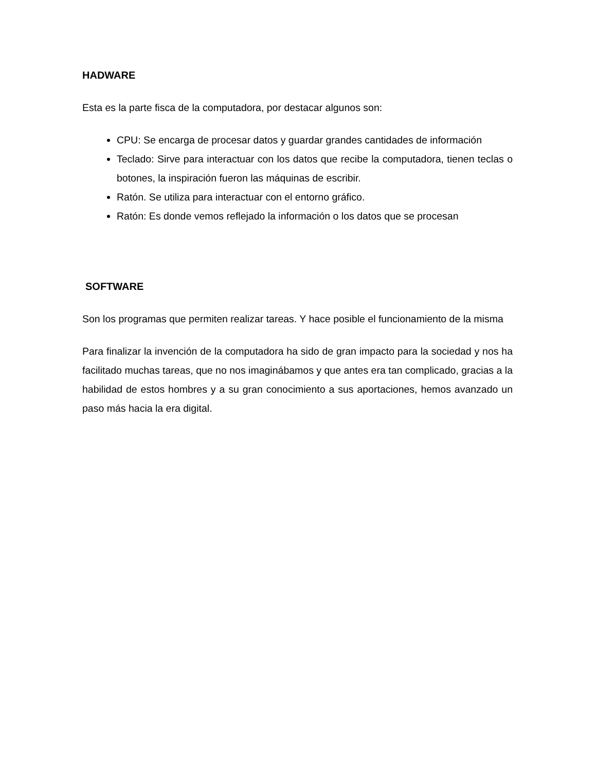HADWARE
Esta es la parte fisca de la computadora, por destacar algunos son:
CPU: Se encarga de procesar datos y guardar grandes cantidades de información
Teclado: Sirve para interactuar con los datos que recibe la computadora, tienen teclas o botones, la inspiración fueron las máquinas de escribir.
Ratón. Se utiliza para interactuar con el entorno gráfico.
Ratón: Es donde vemos reflejado la información o los datos que se procesan
SOFTWARE
Son los programas que permiten realizar tareas. Y hace posible el funcionamiento de la misma
Para finalizar la invención de la computadora ha sido de gran impacto para la sociedad y nos ha facilitado muchas tareas, que no nos imaginábamos y que antes era tan complicado, gracias a la habilidad de estos hombres y a su gran conocimiento a sus aportaciones, hemos avanzado un paso más hacia la era digital.